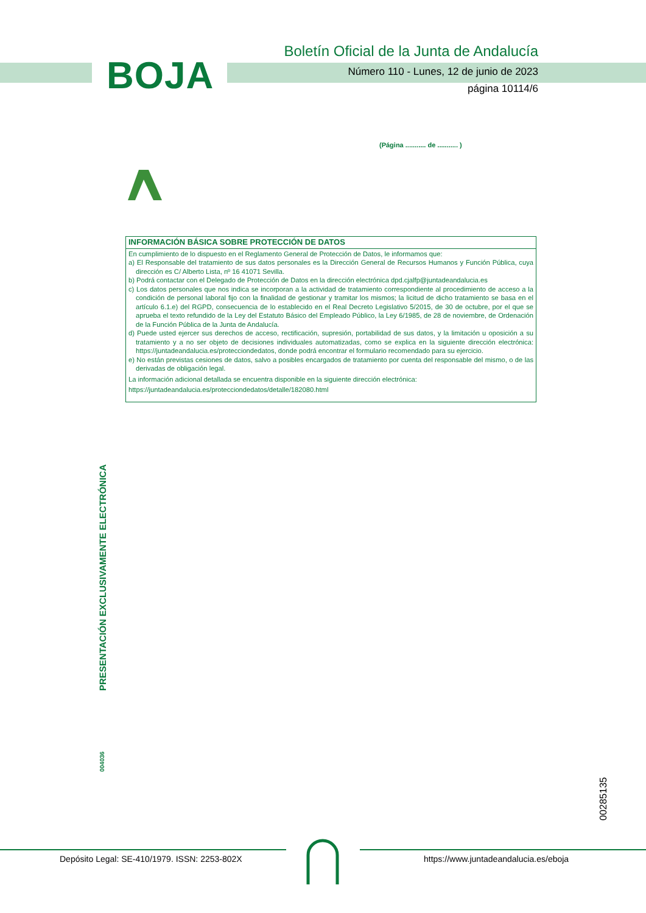BOJA
Boletín Oficial de la Junta de Andalucía
Número 110 - Lunes, 12 de junio de 2023
página 10114/6
(Página ........... de ........... )
INFORMACIÓN BÁSICA SOBRE PROTECCIÓN DE DATOS
En cumplimiento de lo dispuesto en el Reglamento General de Protección de Datos, le informamos que:
a) El Responsable del tratamiento de sus datos personales es la Dirección General de Recursos Humanos y Función Pública, cuya dirección es C/ Alberto Lista, nº 16 41071 Sevilla.
b) Podrá contactar con el Delegado de Protección de Datos en la dirección electrónica dpd.cjalfp@juntadeandalucia.es
c) Los datos personales que nos indica se incorporan a la actividad de tratamiento correspondiente al procedimiento de acceso a la condición de personal laboral fijo con la finalidad de gestionar y tramitar los mismos; la licitud de dicho tratamiento se basa en el artículo 6.1.e) del RGPD, consecuencia de lo establecido en el Real Decreto Legislativo 5/2015, de 30 de octubre, por el que se aprueba el texto refundido de la Ley del Estatuto Básico del Empleado Público, la Ley 6/1985, de 28 de noviembre, de Ordenación de la Función Pública de la Junta de Andalucía.
d) Puede usted ejercer sus derechos de acceso, rectificación, supresión, portabilidad de sus datos, y la limitación u oposición a su tratamiento y a no ser objeto de decisiones individuales automatizadas, como se explica en la siguiente dirección electrónica: https://juntadeandalucia.es/protecciondedatos, donde podrá encontrar el formulario recomendado para su ejercicio.
e) No están previstas cesiones de datos, salvo a posibles encargados de tratamiento por cuenta del responsable del mismo, o de las derivadas de obligación legal.
La información adicional detallada se encuentra disponible en la siguiente dirección electrónica:
https://juntadeandalucia.es/protecciondedatos/detalle/182080.html
PRESENTACIÓN EXCLUSIVAMENTE ELECTRÓNICA
004036
00285135
Depósito Legal: SE-410/1979. ISSN: 2253-802X
https://www.juntadeandalucia.es/eboja